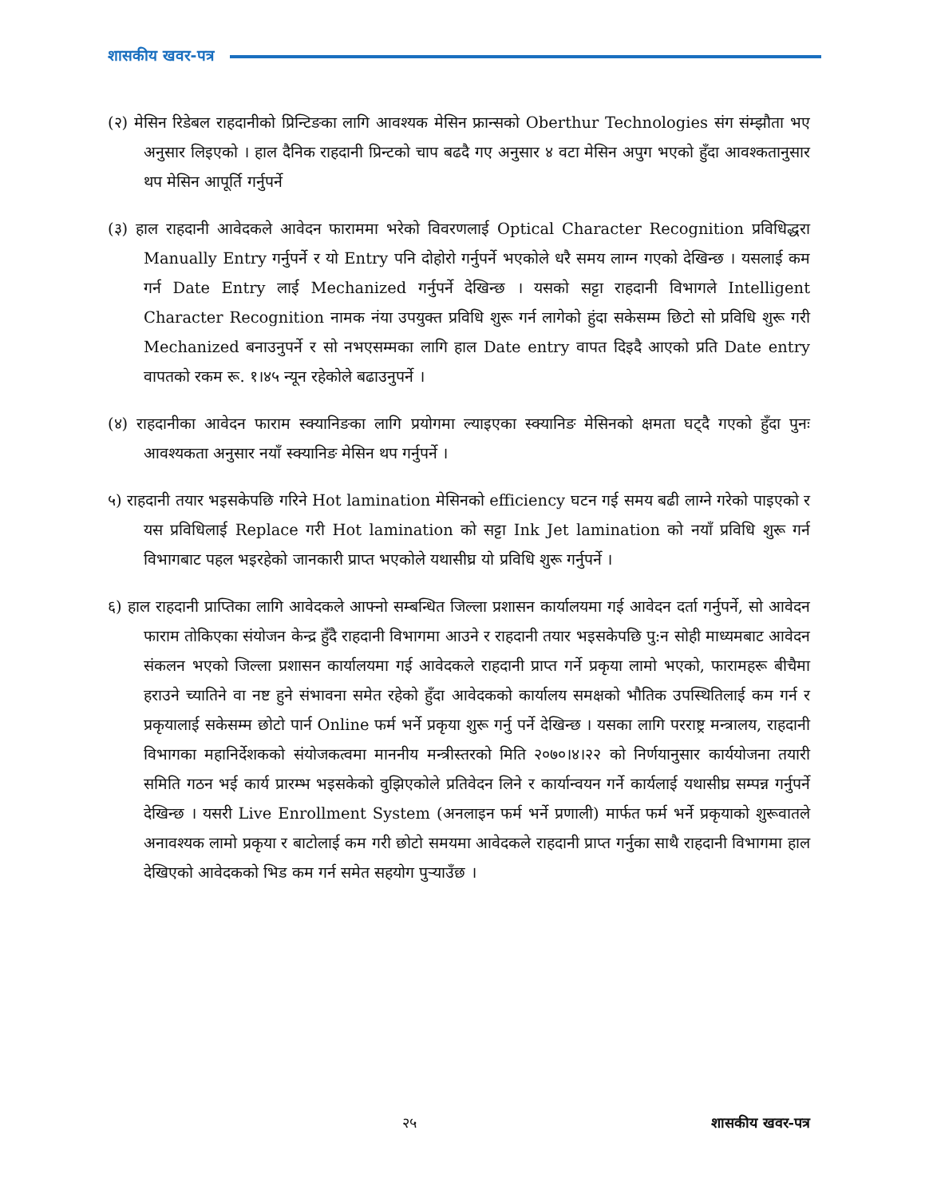शासकीय खवर-पत्र
(२) मेसिन रिडेबल राहदानीको प्रिन्टिङका लागि आवश्यक मेसिन फ्रान्सको Oberthur Technologies संग संम्झौता भए अनुसार लिइएको । हाल दैनिक राहदानी प्रिन्टको चाप बढदै गए अनुसार ४ वटा मेसिन अपुग भएको हुँदा आवश्कतानुसार थप मेसिन आपूर्ति गर्नुपर्ने
(३) हाल राहदानी आवेदकले आवेदन फाराममा भरेको विवरणलाई Optical Character Recognition प्रविधिद्धरा Manually Entry गर्नुपर्ने र यो Entry पनि दोहोरो गर्नुपर्ने भएकोले धरै समय लाग्न गएको देखिन्छ । यसलाई कम गर्न Date Entry लाई Mechanized गर्नुपर्ने देखिन्छ । यसको सट्टा राहदानी विभागले Intelligent Character Recognition नामक नंया उपयुक्त प्रविधि शुरू गर्न लागेको हुंदा सकेसम्म छिटो सो प्रविधि शुरू गरी Mechanized बनाउनुपर्ने र सो नभएसम्मका लागि हाल Date entry वापत दिइदै आएको प्रति Date entry वापतको रकम रू. १।४५ न्यून रहेकोले बढाउनुपर्ने ।
(४) राहदानीका आवेदन फाराम स्क्यानिङका लागि प्रयोगमा ल्याइएका स्क्यानिङ मेसिनको क्षमता घट्दै गएको हुँदा पुनः आवश्यकता अनुसार नयाँ स्क्यानिङ मेसिन थप गर्नुपर्ने ।
५) राहदानी तयार भइसकेपछि गरिने Hot lamination मेसिनको efficiency घटन गई समय बढी लाग्ने गरेको पाइएको र यस प्रविधिलाई Replace गरी Hot lamination को सट्टा Ink Jet lamination को नयाँ प्रविधि शुरू गर्न विभागबाट पहल भइरहेको जानकारी प्राप्त भएकोले यथासीघ्र यो प्रविधि शुरू गर्नुपर्ने ।
६) हाल राहदानी प्राप्तिका लागि आवेदकले आफ्नो सम्बन्धित जिल्ला प्रशासन कार्यालयमा गई आवेदन दर्ता गर्नुपर्ने, सो आवेदन फाराम तोकिएका संयोजन केन्द्र हुँदै राहदानी विभागमा आउने र राहदानी तयार भइसकेपछि पु:न सोही माध्यमबाट आवेदन संकलन भएको जिल्ला प्रशासन कार्यालयमा गई आवेदकले राहदानी प्राप्त गर्ने प्रकृया लामो भएको, फारामहरू बीचैमा हराउने च्यातिने वा नष्ट हुने संभावना समेत रहेको हुँदा आवेदकको कार्यालय समक्षको भौतिक उपस्थितिलाई कम गर्न र प्रकृयालाई सकेसम्म छोटो पार्न Online फर्म भर्ने प्रकृया शुरू गर्नु पर्ने देखिन्छ । यसका लागि परराष्ट्र मन्त्रालय, राहदानी विभागका महानिर्देशकको संयोजकत्वमा माननीय मन्त्रीस्तरको मिति २०७०।४।२२ को निर्णयानुसार कार्ययोजना तयारी समिति गठन भई कार्य प्रारम्भ भइसकेको वुझिएकोले प्रतिवेदन लिने र कार्यान्वयन गर्ने कार्यलाई यथासीघ्र सम्पन्न गर्नुपर्ने देखिन्छ । यसरी Live Enrollment System (अनलाइन फर्म भर्ने प्रणाली) मार्फत फर्म भर्ने प्रकृयाको शुरूवातले अनावश्यक लामो प्रकृया र बाटोलाई कम गरी छोटो समयमा आवेदकले राहदानी प्राप्त गर्नुका साथै राहदानी विभागमा हाल देखिएको आवेदकको भिड कम गर्न समेत सहयोग पुऱ्याउँछ ।
२५ शासकीय खवर-पत्र